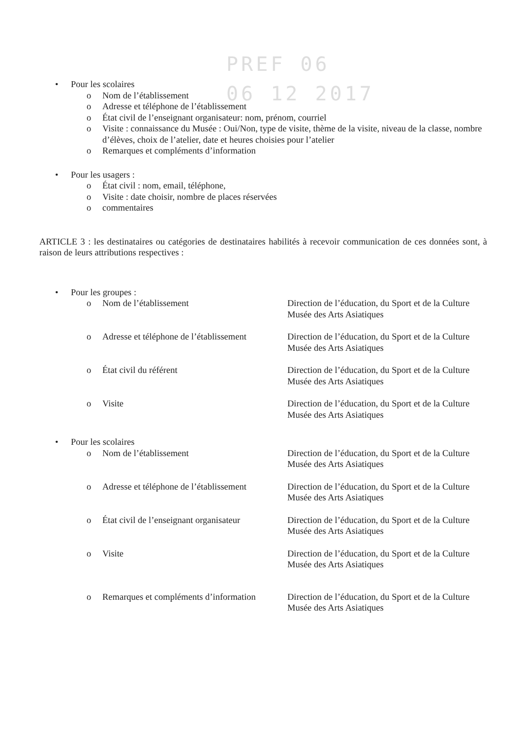PREF 06
06 12 2017
• Pour les scolaires
o Nom de l’établissement
o Adresse et téléphone de l’établissement
o État civil de l’enseignant organisateur: nom, prénom, courriel
o Visite : connaissance du Musée : Oui/Non, type de visite, thème de la visite, niveau de la classe, nombre d’élèves, choix de l’atelier, date et heures choisies pour l’atelier
o Remarques et compléments d’information
• Pour les usagers :
o État civil : nom, email, téléphone,
o Visite : date choisir, nombre de places réservées
o commentaires
ARTICLE 3 : les destinataires ou catégories de destinataires habilités à recevoir communication de ces données sont, à raison de leurs attributions respectives :
• Pour les groupes :
o Nom de l’établissement Direction de l’éducation, du Sport et de la Culture
Musée des Arts Asiatiques
o Adresse et téléphone de l’établissement Direction de l’éducation, du Sport et de la Culture
Musée des Arts Asiatiques
o État civil du référent Direction de l’éducation, du Sport et de la Culture
Musée des Arts Asiatiques
o Visite Direction de l’éducation, du Sport et de la Culture
Musée des Arts Asiatiques
• Pour les scolaires
o Nom de l’établissement Direction de l’éducation, du Sport et de la Culture
Musée des Arts Asiatiques
o Adresse et téléphone de l’établissement Direction de l’éducation, du Sport et de la Culture
Musée des Arts Asiatiques
o État civil de l’enseignant organisateur Direction de l’éducation, du Sport et de la Culture
Musée des Arts Asiatiques
o Visite Direction de l’éducation, du Sport et de la Culture
Musée des Arts Asiatiques
o Remarques et compléments d’information Direction de l’éducation, du Sport et de la Culture
Musée des Arts Asiatiques